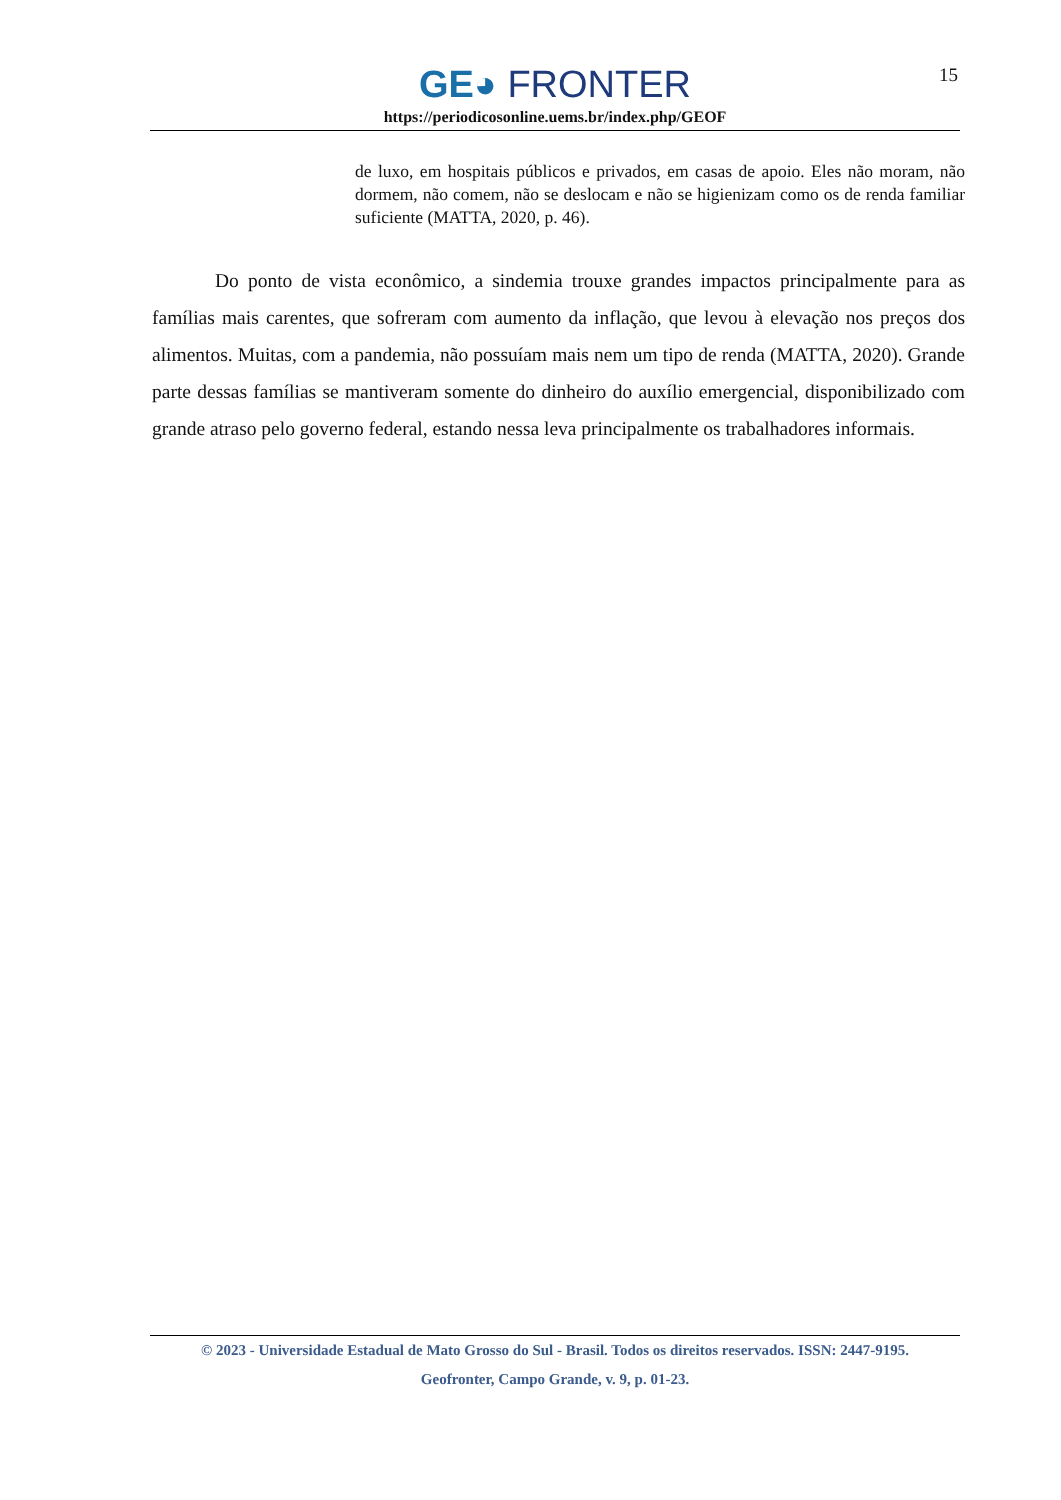GE◕ FRONTER
https://periodicosonline.uems.br/index.php/GEOF
15
de luxo, em hospitais públicos e privados, em casas de apoio. Eles não moram, não dormem, não comem, não se deslocam e não se higienizam como os de renda familiar suficiente (MATTA, 2020, p. 46).
Do ponto de vista econômico, a sindemia trouxe grandes impactos principalmente para as famílias mais carentes, que sofreram com aumento da inflação, que levou à elevação nos preços dos alimentos. Muitas, com a pandemia, não possuíam mais nem um tipo de renda (MATTA, 2020). Grande parte dessas famílias se mantiveram somente do dinheiro do auxílio emergencial, disponibilizado com grande atraso pelo governo federal, estando nessa leva principalmente os trabalhadores informais.
© 2023 - Universidade Estadual de Mato Grosso do Sul - Brasil. Todos os direitos reservados. ISSN: 2447-9195.
Geofronter, Campo Grande, v. 9, p. 01-23.